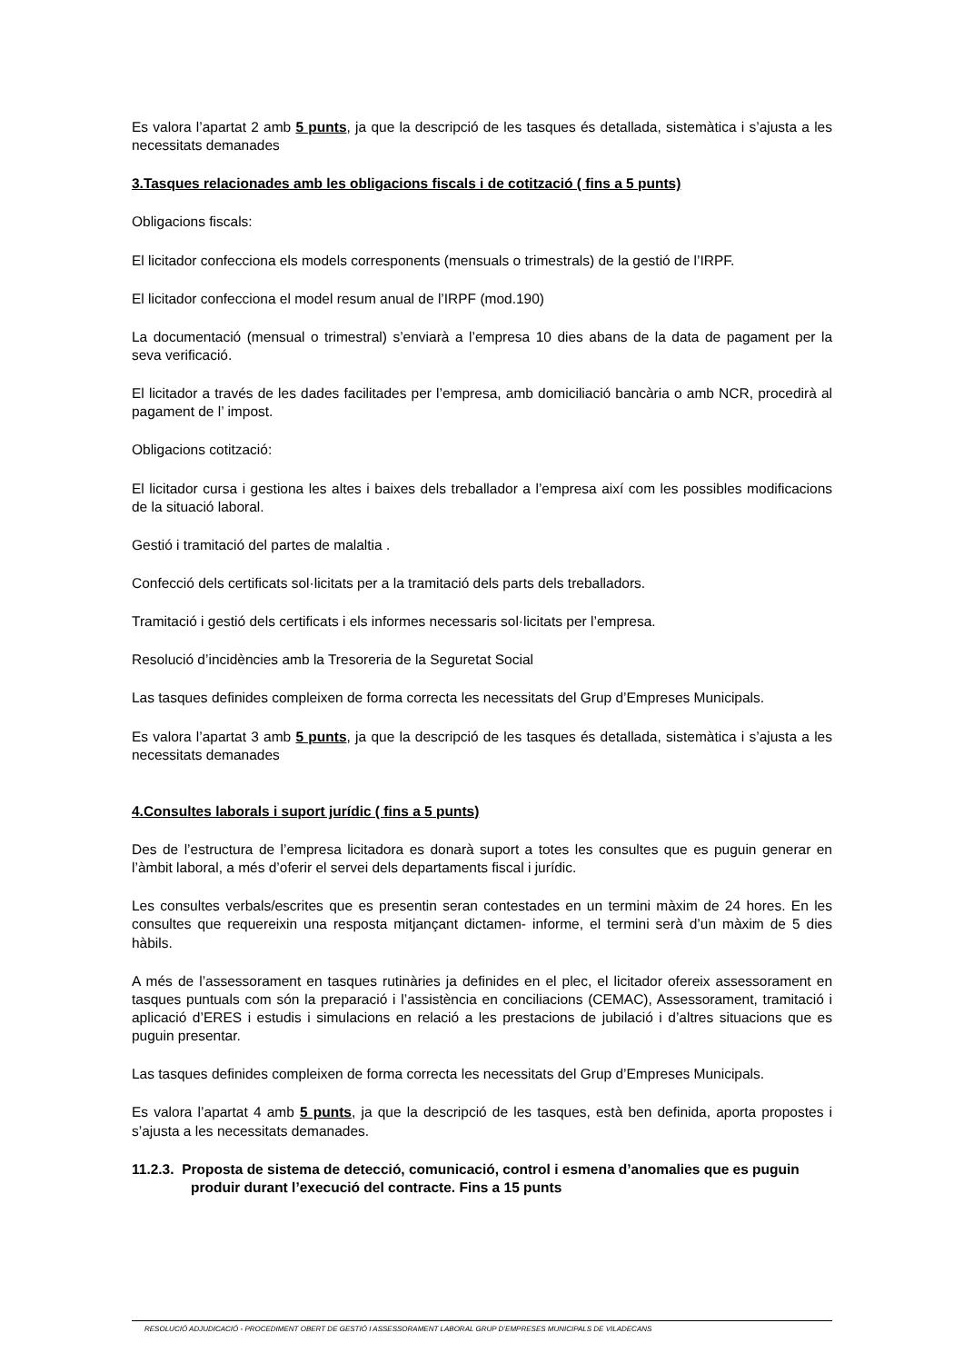Es valora l’apartat 2 amb 5 punts, ja que la descripció de les tasques és detallada, sistemàtica i s’ajusta a les necessitats demanades
3.Tasques relacionades amb les obligacions fiscals i de cotització ( fins a 5 punts)
Obligacions fiscals:
El licitador confecciona els models corresponents (mensuals o trimestrals) de la gestió de l’IRPF.
El licitador confecciona el model resum anual de l’IRPF (mod.190)
La documentació (mensual o trimestral) s’enviarà a l’empresa 10 dies abans de la data de pagament per la seva verificació.
El licitador a través de les dades facilitades per l’empresa, amb domiciliació bancària o amb NCR, procedirà al pagament de l’ impost.
Obligacions cotització:
El licitador cursa i gestiona les altes i baixes dels treballador a l’empresa així com les possibles modificacions de la situació laboral.
Gestió i tramitació del partes de malaltia .
Confecció dels certificats sol·licitats per a la tramitació dels parts dels treballadors.
Tramitació i gestió dels certificats i els informes necessaris sol·licitats per l’empresa.
Resolució d’incidències amb la Tresoreria de la Seguretat Social
Las tasques definides compleixen de forma correcta les necessitats del Grup d’Empreses Municipals.
Es valora l’apartat 3 amb 5 punts, ja que la descripció de les tasques és detallada, sistemàtica i s’ajusta a les necessitats demanades
4.Consultes laborals i suport jurídic ( fins a 5 punts)
Des de l’estructura de l’empresa licitadora es donarà suport a totes les consultes que es puguin generar en l’àmbit laboral, a més d’oferir el servei dels departaments fiscal i jurídic.
Les consultes verbals/escrites que es presentin seran contestades en un termini màxim de 24 hores. En les consultes que requereixin una resposta mitjançant dictamen- informe, el termini serà d’un màxim de 5 dies hàbils.
A més de l’assessorament en tasques rutinàries ja definides en el plec, el licitador ofereix assessorament en tasques puntuals com són la preparació i l’assistència en conciliacions (CEMAC), Assessorament, tramitació i aplicació d’ERES i estudis i simulacions en relació a les prestacions de jubilació i d’altres situacions que es puguin presentar.
Las tasques definides compleixen de forma correcta les necessitats del Grup d’Empreses Municipals.
Es valora l’apartat 4 amb 5 punts, ja que la descripció de les tasques, està ben definida, aporta propostes i s’ajusta a les necessitats demanades.
11.2.3. Proposta de sistema de detecció, comunicació, control i esmena d’anomalies que es puguin produir durant l’execució del contracte. Fins a 15 punts
RESOLUCIÓ ADJUDICACIÓ - PROCEDIMENT OBERT DE GESTIÓ I ASSESSORAMENT LABORAL GRUP D’EMPRESES MUNICIPALS DE VILADECANS